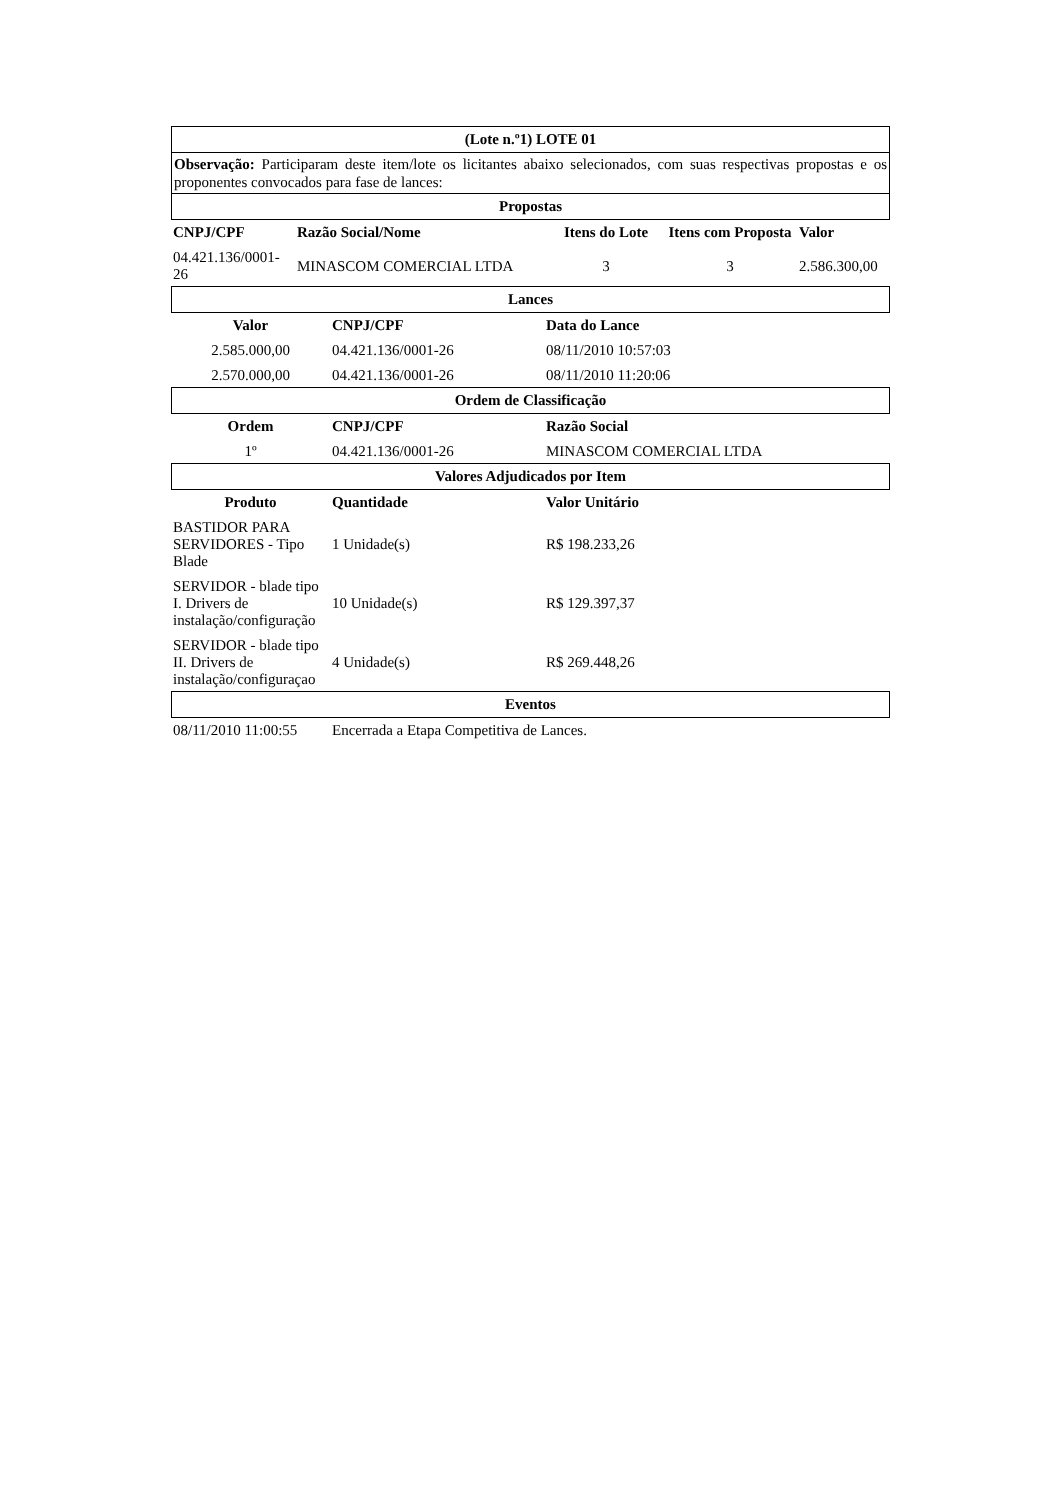(Lote n.º1) LOTE 01
Observação: Participaram deste item/lote os licitantes abaixo selecionados, com suas respectivas propostas e os proponentes convocados para fase de lances:
Propostas
| CNPJ/CPF | Razão Social/Nome | Itens do Lote | Itens com Proposta | Valor |
| --- | --- | --- | --- | --- |
| 04.421.136/0001-26 | MINASCOM COMERCIAL LTDA | 3 | 3 | 2.586.300,00 |
Lances
| Valor | CNPJ/CPF | Data do Lance |
| --- | --- | --- |
| 2.585.000,00 | 04.421.136/0001-26 | 08/11/2010 10:57:03 |
| 2.570.000,00 | 04.421.136/0001-26 | 08/11/2010 11:20:06 |
Ordem de Classificação
| Ordem | CNPJ/CPF | Razão Social |
| --- | --- | --- |
| 1º | 04.421.136/0001-26 | MINASCOM COMERCIAL LTDA |
Valores Adjudicados por Item
| Produto | Quantidade | Valor Unitário |
| --- | --- | --- |
| BASTIDOR PARA SERVIDORES - Tipo Blade | 1 Unidade(s) | R$ 198.233,26 |
| SERVIDOR - blade tipo I. Drivers de instalação/configuração | 10 Unidade(s) | R$ 129.397,37 |
| SERVIDOR - blade tipo II. Drivers de instalação/configuraçao | 4 Unidade(s) | R$ 269.448,26 |
Eventos
| 08/11/2010 11:00:55 | Encerrada a Etapa Competitiva de Lances. |